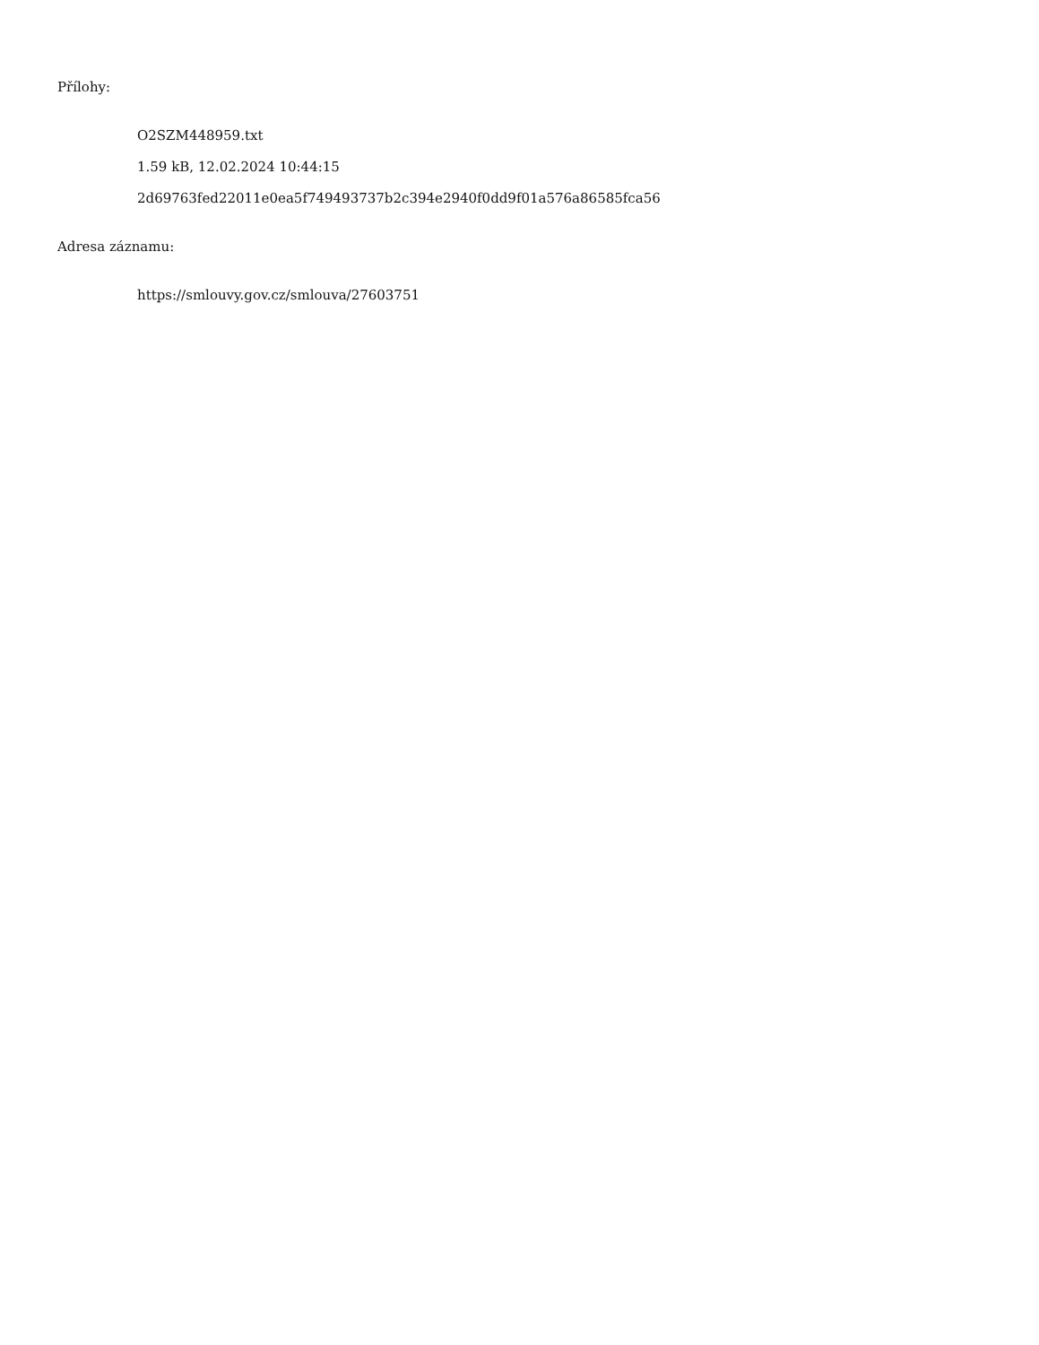Přílohy:
O2SZM448959.txt
1.59 kB, 12.02.2024 10:44:15
2d69763fed22011e0ea5f749493737b2c394e2940f0dd9f01a576a86585fca56
Adresa záznamu:
https://smlouvy.gov.cz/smlouva/27603751